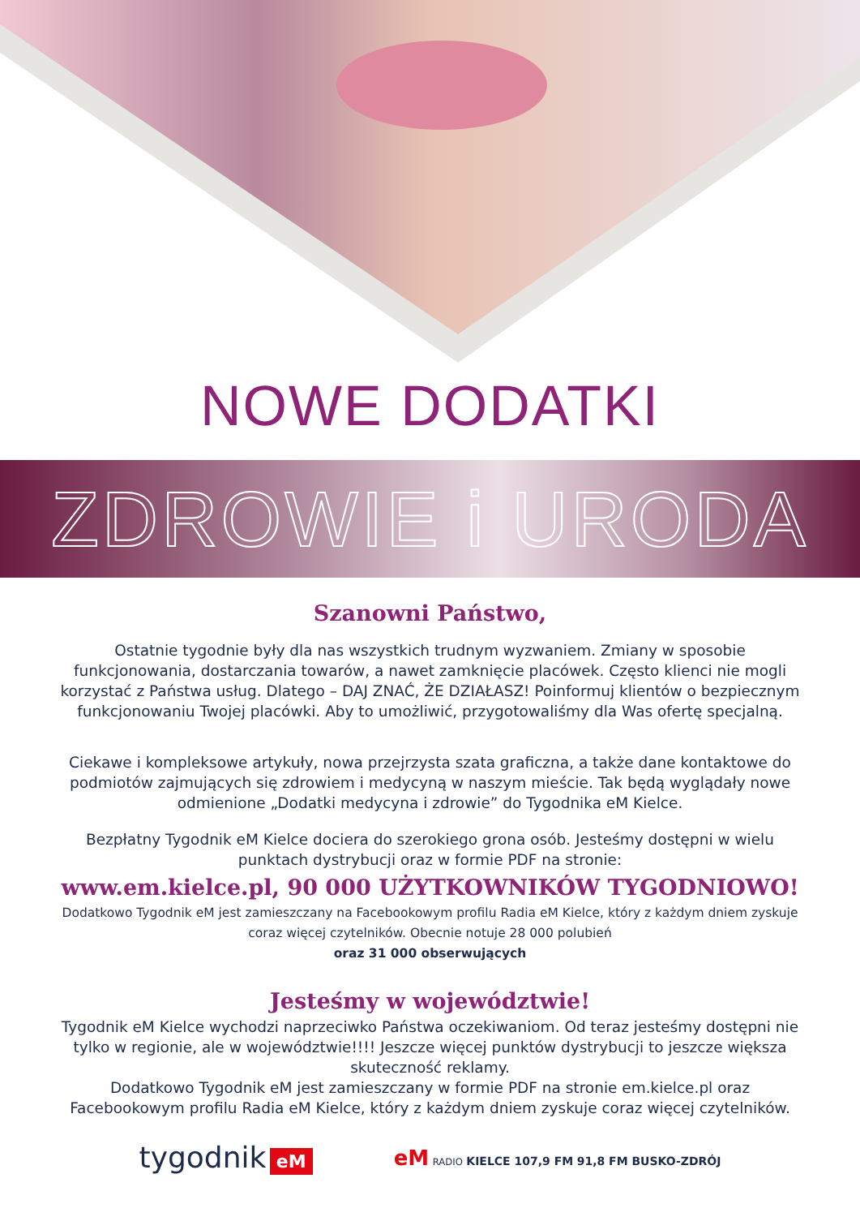NOWE DODATKI
ZDROWIE i URODA
Szanowni Państwo,
Ostatnie tygodnie były dla nas wszystkich trudnym wyzwaniem. Zmiany w sposobie funkcjonowania, dostarczania towarów, a nawet zamknięcie placówek. Często klienci nie mogli korzystać z Państwa usług. Dlatego – DAJ ZNAĆ, ŻE DZIAŁASZ! Poinformuj klientów o bezpiecznym funkcjonowaniu Twojej placówki. Aby to umożliwić, przygotowaliśmy dla Was ofertę specjalną.
Ciekawe i kompleksowe artykuły, nowa przejrzysta szata graficzna, a także dane kontaktowe do podmiotów zajmujących się zdrowiem i medycyną w naszym mieście. Tak będą wyglądały nowe odmienione „Dodatki medycyna i zdrowie” do Tygodnika eM Kielce.
Bezpłatny Tygodnik eM Kielce dociera do szerokiego grona osób. Jesteśmy dostępni w wielu punktach dystrybucji oraz w formie PDF na stronie:
www.em.kielce.pl, 90 000 UŻYTKOWNIKÓW TYGODNIOWO!
Dodatkowo Tygodnik eM jest zamieszczany na Facebookowym profilu Radia eM Kielce, który z każdym dniem zyskuje coraz więcej czytelników. Obecnie notuje 28 000 polubień
oraz 31 000 obserwujących
Jesteśmy w województwie!
Tygodnik eM Kielce wychodzi naprzeciwko Państwa oczekiwaniom. Od teraz jesteśmy dostępni nie tylko w regionie, ale w województwie!!!! Jeszcze więcej punktów dystrybucji to jeszcze większa skuteczność reklamy.
Dodatkowo Tygodnik eM jest zamieszczany w formie PDF na stronie em.kielce.pl oraz Facebookowym profilu Radia eM Kielce, który z każdym dniem zyskuje coraz więcej czytelników.
tygodnik eM
eM RADIO KIELCE 107,9 FM 91,8 FM BUSKO-ZDRÓJ